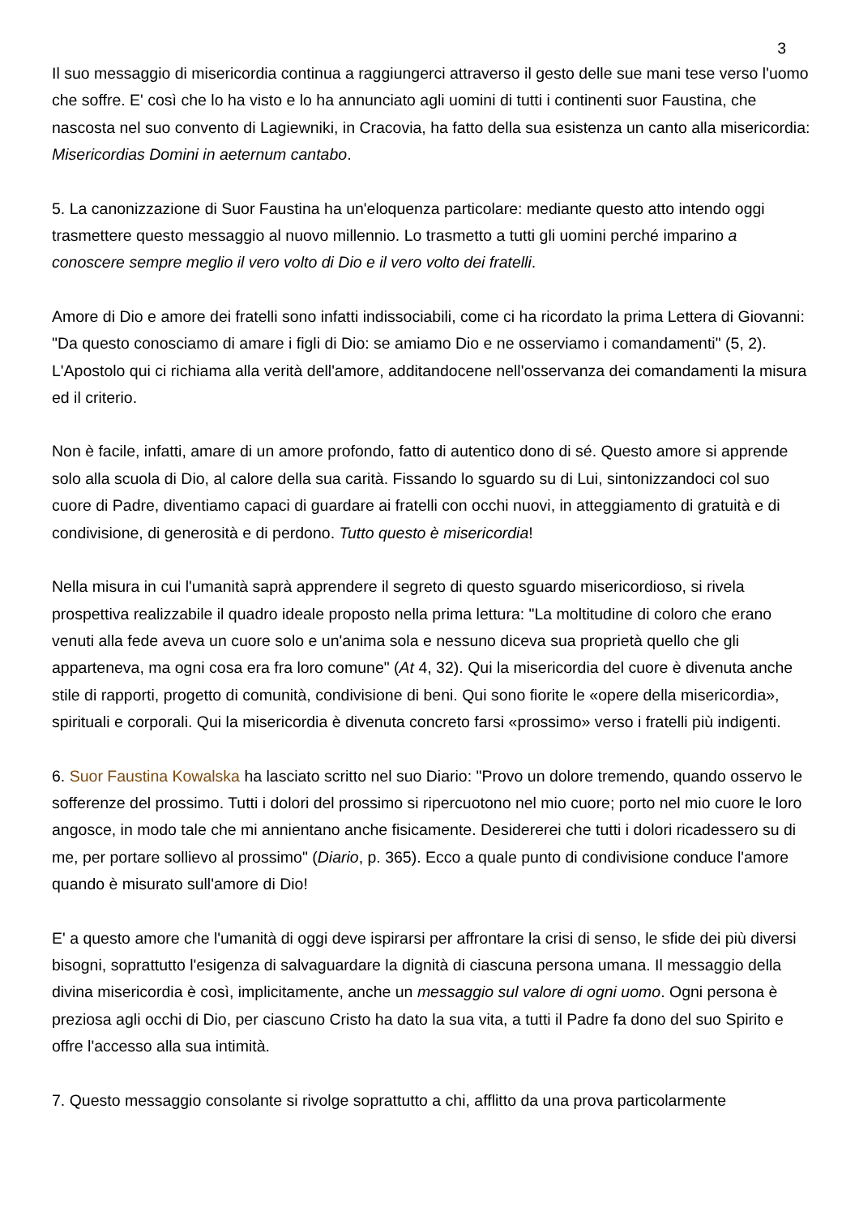3
Il suo messaggio di misericordia continua a raggiungerci attraverso il gesto delle sue mani tese verso l'uomo che soffre. E' così che lo ha visto e lo ha annunciato agli uomini di tutti i continenti suor Faustina, che nascosta nel suo convento di Lagiewniki, in Cracovia, ha fatto della sua esistenza un canto alla misericordia: Misericordias Domini in aeternum cantabo.
5. La canonizzazione di Suor Faustina ha un'eloquenza particolare: mediante questo atto intendo oggi trasmettere questo messaggio al nuovo millennio. Lo trasmetto a tutti gli uomini perché imparino a conoscere sempre meglio il vero volto di Dio e il vero volto dei fratelli.
Amore di Dio e amore dei fratelli sono infatti indissociabili, come ci ha ricordato la prima Lettera di Giovanni: "Da questo conosciamo di amare i figli di Dio: se amiamo Dio e ne osserviamo i comandamenti" (5, 2). L'Apostolo qui ci richiama alla verità dell'amore, additandocene nell'osservanza dei comandamenti la misura ed il criterio.
Non è facile, infatti, amare di un amore profondo, fatto di autentico dono di sé. Questo amore si apprende solo alla scuola di Dio, al calore della sua carità. Fissando lo sguardo su di Lui, sintonizzandoci col suo cuore di Padre, diventiamo capaci di guardare ai fratelli con occhi nuovi, in atteggiamento di gratuità e di condivisione, di generosità e di perdono. Tutto questo è misericordia!
Nella misura in cui l'umanità saprà apprendere il segreto di questo sguardo misericordioso, si rivela prospettiva realizzabile il quadro ideale proposto nella prima lettura: "La moltitudine di coloro che erano venuti alla fede aveva un cuore solo e un'anima sola e nessuno diceva sua proprietà quello che gli apparteneva, ma ogni cosa era fra loro comune" (At 4, 32). Qui la misericordia del cuore è divenuta anche stile di rapporti, progetto di comunità, condivisione di beni. Qui sono fiorite le «opere della misericordia», spirituali e corporali. Qui la misericordia è divenuta concreto farsi «prossimo» verso i fratelli più indigenti.
6. Suor Faustina Kowalska ha lasciato scritto nel suo Diario: "Provo un dolore tremendo, quando osservo le sofferenze del prossimo. Tutti i dolori del prossimo si ripercuotono nel mio cuore; porto nel mio cuore le loro angosce, in modo tale che mi annientano anche fisicamente. Desidererei che tutti i dolori ricadessero su di me, per portare sollievo al prossimo" (Diario, p. 365). Ecco a quale punto di condivisione conduce l'amore quando è misurato sull'amore di Dio!
E' a questo amore che l'umanità di oggi deve ispirarsi per affrontare la crisi di senso, le sfide dei più diversi bisogni, soprattutto l'esigenza di salvaguardare la dignità di ciascuna persona umana. Il messaggio della divina misericordia è così, implicitamente, anche un messaggio sul valore di ogni uomo. Ogni persona è preziosa agli occhi di Dio, per ciascuno Cristo ha dato la sua vita, a tutti il Padre fa dono del suo Spirito e offre l'accesso alla sua intimità.
7. Questo messaggio consolante si rivolge soprattutto a chi, afflitto da una prova particolarmente